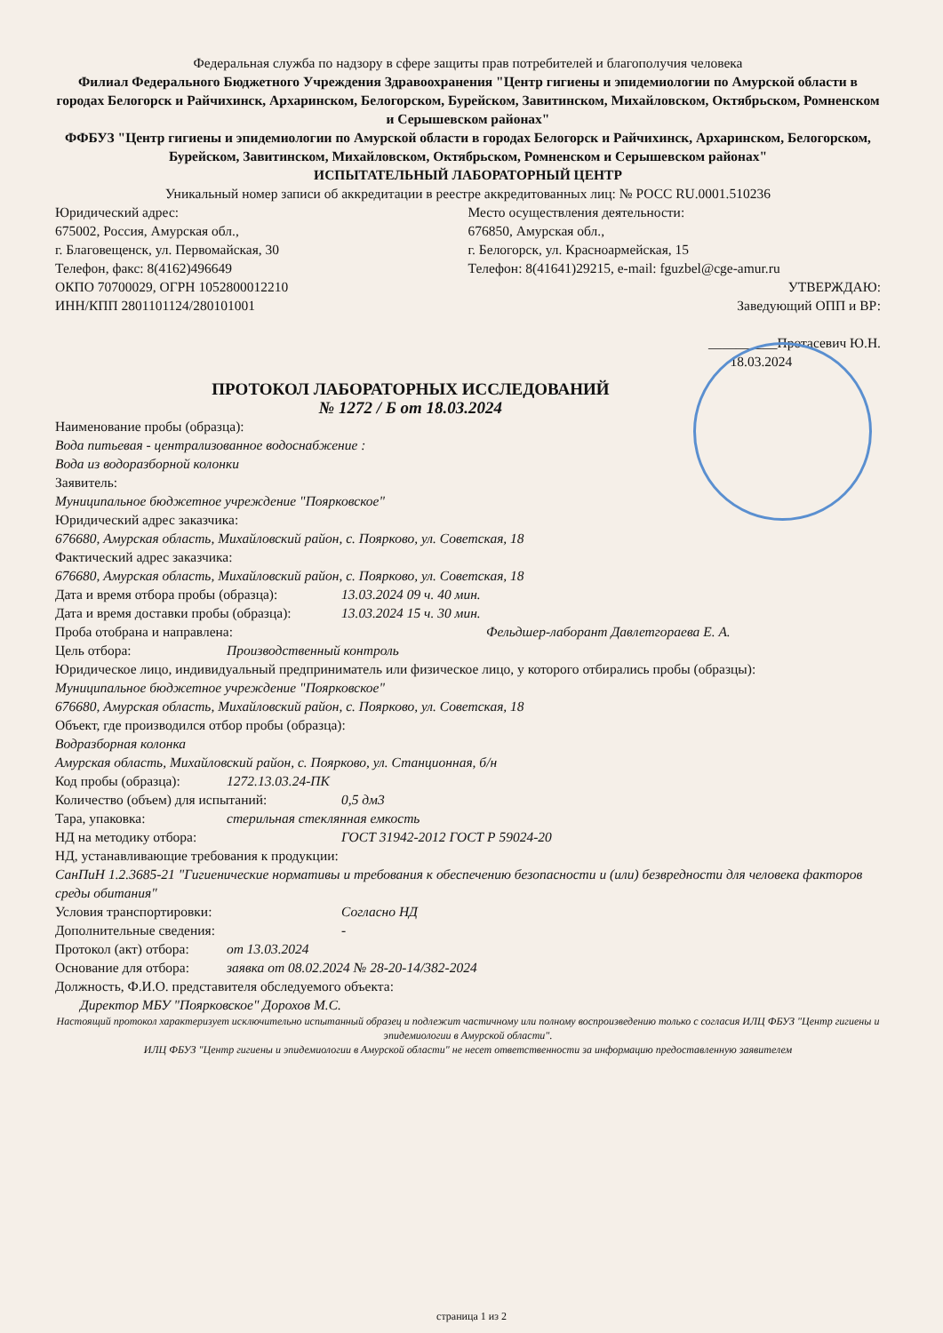Федеральная служба по надзору в сфере защиты прав потребителей и благополучия человека
Филиал Федерального Бюджетного Учреждения Здравоохранения "Центр гигиены и эпидемиологии по Амурской области в городах Белогорск и Райчихинск, Архаринском, Белогорском, Бурейском, Завитинском, Михайловском, Октябрьском, Ромненском и Серышевском районах"
ФФБУЗ "Центр гигиены и эпидемиологии по Амурской области в городах Белогорск и Райчихинск, Архаринском, Белогорском, Бурейском, Завитинском, Михайловском, Октябрьском, Ромненском и Серышевском районах"
ИСПЫТАТЕЛЬНЫЙ ЛАБОРАТОРНЫЙ ЦЕНТР
Уникальный номер записи об аккредитации в реестре аккредитованных лиц: № РОСС RU.0001.510236
Юридический адрес:
675002, Россия, Амурская обл.,
г. Благовещенск, ул. Первомайская, 30
Телефон, факс: 8(4162)496649
ОКПО 70700029, ОГРН 1052800012210
ИНН/КПП 2801101124/280101001
Место осуществления деятельности:
676850, Амурская обл.,
г. Белогорск, ул. Красноармейская, 15
Телефон: 8(41641)29215, e-mail: fguzbel@cge-amur.ru
УТВЕРЖДАЮ:
Заведующий ОПП и ВР:
__________Протасевич Ю.Н.
18.03.2024
ПРОТОКОЛ ЛАБОРАТОРНЫХ ИССЛЕДОВАНИЙ
№ 1272 / Б от 18.03.2024
Наименование пробы (образца):
Вода питьевая - централизованное водоснабжение :
Вода из водоразборной колонки
Заявитель:
Муниципальное бюджетное учреждение "Поярковское"
Юридический адрес заказчика:
676680, Амурская область, Михайловский район, с. Поярково, ул. Советская, 18
Фактический адрес заказчика:
676680, Амурская область, Михайловский район, с. Поярково, ул. Советская, 18
Дата и время отбора пробы (образца): 13.03.2024 09 ч. 40 мин.
Дата и время доставки пробы (образца): 13.03.2024 15 ч. 30 мин.
Проба отобрана и направлена: Фельдшер-лаборант Давлетгораева Е. А.
Цель отбора: Производственный контроль
Юридическое лицо, индивидуальный предприниматель или физическое лицо, у которого отбирались пробы (образцы):
Муниципальное бюджетное учреждение "Поярковское"
676680, Амурская область, Михайловский район, с. Поярково, ул. Советская, 18
Объект, где производился отбор пробы (образца):
Водразборная колонка
Амурская область, Михайловский район, с. Поярково, ул. Станционная, б/н
Код пробы (образца): 1272.13.03.24-ПК
Количество (объем) для испытаний: 0,5 дм3
Тара, упаковка: стерильная стеклянная емкость
НД на методику отбора: ГОСТ 31942-2012 ГОСТ Р 59024-20
НД, устанавливающие требования к продукции:
СанПиН 1.2.3685-21 "Гигиенические нормативы и требования к обеспечению безопасности и (или) безвредности для человека факторов среды обитания"
Условия транспортировки: Согласно НД
Дополнительные сведения: -
Протокол (акт) отбора: от 13.03.2024
Основание для отбора: заявка от 08.02.2024 № 28-20-14/382-2024
Должность, Ф.И.О. представителя обследуемого объекта:
Директор МБУ "Поярковское" Дорохов М.С.
Настоящий протокол характеризует исключительно испытанный образец и подлежит частичному или полному воспроизведению только с согласия ИЛЦ ФБУЗ "Центр гигиены и эпидемиологии в Амурской области".
ИЛЦ ФБУЗ "Центр гигиены и эпидемиологии в Амурской области" не несет ответственности за информацию предоставленную заявителем
страница 1 из 2